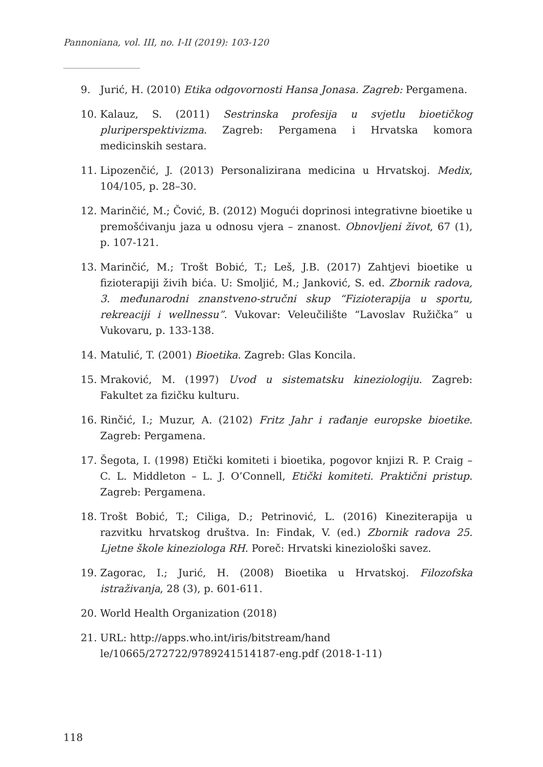Pannoniana, vol. III, no. I-II (2019): 103-120
9. Jurić, H. (2010) Etika odgovornosti Hansa Jonasa. Zagreb: Pergamena.
10. Kalauz, S. (2011) Sestrinska profesija u svjetlu bioetičkog pluriperspektivizma. Zagreb: Pergamena i Hrvatska komora medicinskih sestara.
11. Lipozenčić, J. (2013) Personalizirana medicina u Hrvatskoj. Medix, 104/105, p. 28–30.
12. Marinčić, M.; Čović, B. (2012) Mogući doprinosi integrativne bioetike u premošćivanju jaza u odnosu vjera – znanost. Obnovljeni život, 67 (1), p. 107-121.
13. Marinčić, M.; Trošt Bobić, T.; Leš, J.B. (2017) Zahtjevi bioetike u fizioterapiji živih bića. U: Smoljić, M.; Janković, S. ed. Zbornik radova, 3. međunarodni znanstveno-stručni skup “Fizioterapija u sportu, rekreaciji i wellnessu”. Vukovar: Veleučilište “Lavoslav Ružička” u Vukovaru, p. 133-138.
14. Matulić, T. (2001) Bioetika. Zagreb: Glas Koncila.
15. Mraković, M. (1997) Uvod u sistematsku kineziologiju. Zagreb: Fakultet za fizičku kulturu.
16. Rinčić, I.; Muzur, A. (2102) Fritz Jahr i rađanje europske bioetike. Zagreb: Pergamena.
17. Šegota, I. (1998) Etički komiteti i bioetika, pogovor knjizi R. P. Craig – C. L. Middleton – L. J. O’Connell, Etički komiteti. Praktični pristup. Zagreb: Pergamena.
18. Trošt Bobić, T.; Ciliga, D.; Petrinović, L. (2016) Kineziterapija u razvitku hrvatskog društva. In: Findak, V. (ed.) Zbornik radova 25. Ljetne škole kineziologa RH. Poreč: Hrvatski kineziološki savez.
19. Zagorac, I.; Jurić, H. (2008) Bioetika u Hrvatskoj. Filozofska istraživanja, 28 (3), p. 601-611.
20. World Health Organization (2018)
21. URL: http://apps.who.int/iris/bitstream/hand
le/10665/272722/9789241514187-eng.pdf (2018-1-11)
118